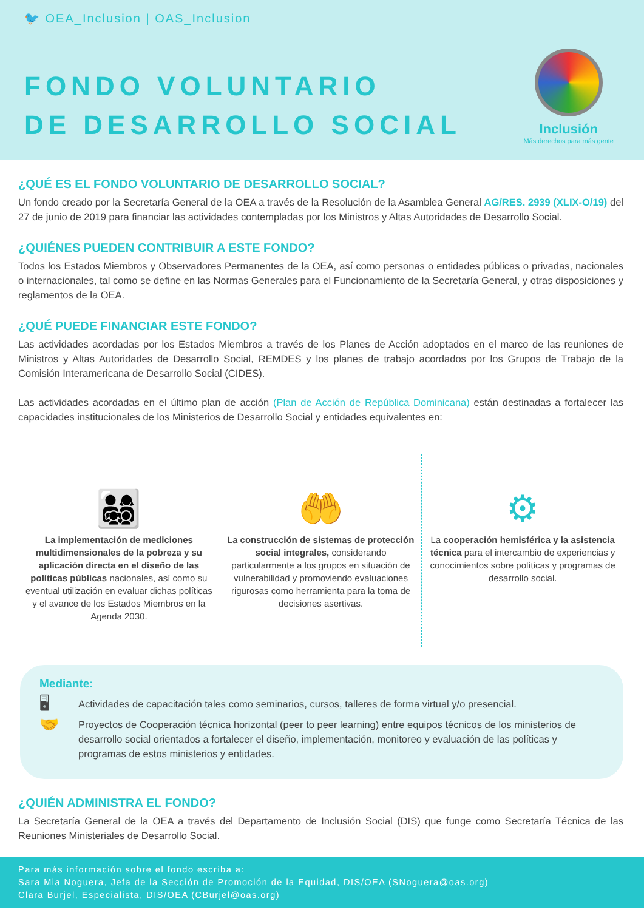🐦 OEA_Inclusion | OAS_Inclusion
FONDO VOLUNTARIO
DE DESARROLLO SOCIAL
Inclusión
Más derechos para más gente
¿QUÉ ES EL FONDO VOLUNTARIO DE DESARROLLO SOCIAL?
Un fondo creado por la Secretaría General de la OEA a través de la Resolución de la Asamblea General AG/RES. 2939 (XLIX-O/19) del 27 de junio de 2019 para financiar las actividades contempladas por los Ministros y Altas Autoridades de Desarrollo Social.
¿QUIÉNES PUEDEN CONTRIBUIR A ESTE FONDO?
Todos los Estados Miembros y Observadores Permanentes de la OEA, así como personas o entidades públicas o privadas, nacionales o internacionales, tal como se define en las Normas Generales para el Funcionamiento de la Secretaría General, y otras disposiciones y reglamentos de la OEA.
¿QUÉ PUEDE FINANCIAR ESTE FONDO?
Las actividades acordadas por los Estados Miembros a través de los Planes de Acción adoptados en el marco de las reuniones de Ministros y Altas Autoridades de Desarrollo Social, REMDES y los planes de trabajo acordados por los Grupos de Trabajo de la Comisión Interamericana de Desarrollo Social (CIDES).
Las actividades acordadas en el último plan de acción (Plan de Acción de República Dominicana) están destinadas a fortalecer las capacidades institucionales de los Ministerios de Desarrollo Social y entidades equivalentes en:
👨‍👩‍👧‍👦
La implementación de mediciones multidimensionales de la pobreza y su aplicación directa en el diseño de las políticas públicas nacionales, así como su eventual utilización en evaluar dichas políticas y el avance de los Estados Miembros en la Agenda 2030.
🤲
La construcción de sistemas de protección social integrales, considerando particularmente a los grupos en situación de vulnerabilidad y promoviendo evaluaciones rigurosas como herramienta para la toma de decisiones asertivas.
⚙
La cooperación hemisférica y la asistencia técnica para el intercambio de experiencias y conocimientos sobre políticas y programas de desarrollo social.
Mediante:
🖥 Actividades de capacitación tales como seminarios, cursos, talleres de forma virtual y/o presencial.
🤝 Proyectos de Cooperación técnica horizontal (peer to peer learning) entre equipos técnicos de los ministerios de desarrollo social orientados a fortalecer el diseño, implementación, monitoreo y evaluación de las políticas y programas de estos ministerios y entidades.
¿QUIÉN ADMINISTRA EL FONDO?
La Secretaría General de la OEA a través del Departamento de Inclusión Social (DIS) que funge como Secretaría Técnica de las Reuniones Ministeriales de Desarrollo Social.
Para más información sobre el fondo escriba a:
Sara Mia Noguera, Jefa de la Sección de Promoción de la Equidad, DIS/OEA (SNoguera@oas.org)
Clara Burjel, Especialista, DIS/OEA (CBurjel@oas.org)